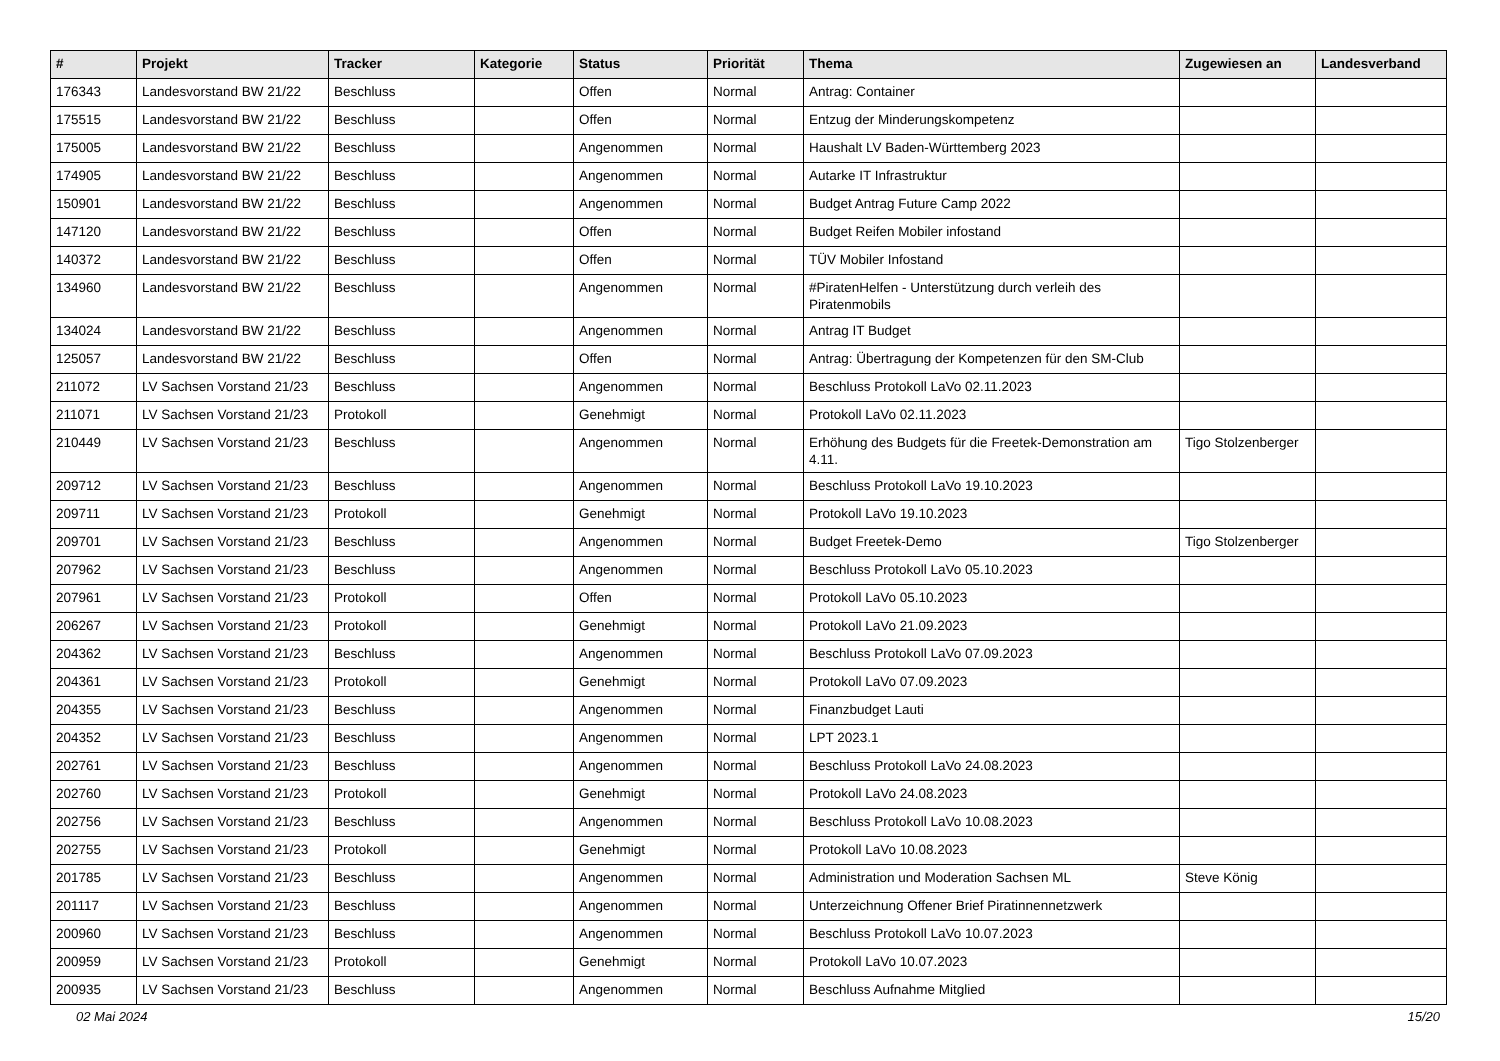| # | Projekt | Tracker | Kategorie | Status | Priorität | Thema | Zugewiesen an | Landesverband |
| --- | --- | --- | --- | --- | --- | --- | --- | --- |
| 176343 | Landesvorstand BW 21/22 | Beschluss | | Offen | Normal | Antrag: Container | | |
| 175515 | Landesvorstand BW 21/22 | Beschluss | | Offen | Normal | Entzug der Minderungskompetenz | | |
| 175005 | Landesvorstand BW 21/22 | Beschluss | | Angenommen | Normal | Haushalt LV Baden-Württemberg 2023 | | |
| 174905 | Landesvorstand BW 21/22 | Beschluss | | Angenommen | Normal | Autarke IT Infrastruktur | | |
| 150901 | Landesvorstand BW 21/22 | Beschluss | | Angenommen | Normal | Budget Antrag Future Camp 2022 | | |
| 147120 | Landesvorstand BW 21/22 | Beschluss | | Offen | Normal | Budget Reifen Mobiler infostand | | |
| 140372 | Landesvorstand BW 21/22 | Beschluss | | Offen | Normal | TÜV Mobiler Infostand | | |
| 134960 | Landesvorstand BW 21/22 | Beschluss | | Angenommen | Normal | #PiratenHelfen - Unterstützung durch verleih des Piratenmobils | | |
| 134024 | Landesvorstand BW 21/22 | Beschluss | | Angenommen | Normal | Antrag IT Budget | | |
| 125057 | Landesvorstand BW 21/22 | Beschluss | | Offen | Normal | Antrag: Übertragung der Kompetenzen für den SM-Club | | |
| 211072 | LV Sachsen Vorstand 21/23 | Beschluss | | Angenommen | Normal | Beschluss Protokoll LaVo 02.11.2023 | | |
| 211071 | LV Sachsen Vorstand 21/23 | Protokoll | | Genehmigt | Normal | Protokoll LaVo 02.11.2023 | | |
| 210449 | LV Sachsen Vorstand 21/23 | Beschluss | | Angenommen | Normal | Erhöhung des Budgets für die Freetek-Demonstration am 4.11. | Tigo Stolzenberger | |
| 209712 | LV Sachsen Vorstand 21/23 | Beschluss | | Angenommen | Normal | Beschluss Protokoll LaVo 19.10.2023 | | |
| 209711 | LV Sachsen Vorstand 21/23 | Protokoll | | Genehmigt | Normal | Protokoll LaVo 19.10.2023 | | |
| 209701 | LV Sachsen Vorstand 21/23 | Beschluss | | Angenommen | Normal | Budget Freetek-Demo | Tigo Stolzenberger | |
| 207962 | LV Sachsen Vorstand 21/23 | Beschluss | | Angenommen | Normal | Beschluss Protokoll LaVo 05.10.2023 | | |
| 207961 | LV Sachsen Vorstand 21/23 | Protokoll | | Offen | Normal | Protokoll LaVo 05.10.2023 | | |
| 206267 | LV Sachsen Vorstand 21/23 | Protokoll | | Genehmigt | Normal | Protokoll LaVo 21.09.2023 | | |
| 204362 | LV Sachsen Vorstand 21/23 | Beschluss | | Angenommen | Normal | Beschluss Protokoll LaVo 07.09.2023 | | |
| 204361 | LV Sachsen Vorstand 21/23 | Protokoll | | Genehmigt | Normal | Protokoll LaVo 07.09.2023 | | |
| 204355 | LV Sachsen Vorstand 21/23 | Beschluss | | Angenommen | Normal | Finanzbudget Lauti | | |
| 204352 | LV Sachsen Vorstand 21/23 | Beschluss | | Angenommen | Normal | LPT 2023.1 | | |
| 202761 | LV Sachsen Vorstand 21/23 | Beschluss | | Angenommen | Normal | Beschluss Protokoll LaVo 24.08.2023 | | |
| 202760 | LV Sachsen Vorstand 21/23 | Protokoll | | Genehmigt | Normal | Protokoll LaVo 24.08.2023 | | |
| 202756 | LV Sachsen Vorstand 21/23 | Beschluss | | Angenommen | Normal | Beschluss Protokoll LaVo 10.08.2023 | | |
| 202755 | LV Sachsen Vorstand 21/23 | Protokoll | | Genehmigt | Normal | Protokoll LaVo 10.08.2023 | | |
| 201785 | LV Sachsen Vorstand 21/23 | Beschluss | | Angenommen | Normal | Administration und Moderation Sachsen ML | Steve König | |
| 201117 | LV Sachsen Vorstand 21/23 | Beschluss | | Angenommen | Normal | Unterzeichnung Offener Brief Piratinnennetzwerk | | |
| 200960 | LV Sachsen Vorstand 21/23 | Beschluss | | Angenommen | Normal | Beschluss Protokoll LaVo 10.07.2023 | | |
| 200959 | LV Sachsen Vorstand 21/23 | Protokoll | | Genehmigt | Normal | Protokoll LaVo 10.07.2023 | | |
| 200935 | LV Sachsen Vorstand 21/23 | Beschluss | | Angenommen | Normal | Beschluss Aufnahme Mitglied | | |
02 Mai 2024 15/20